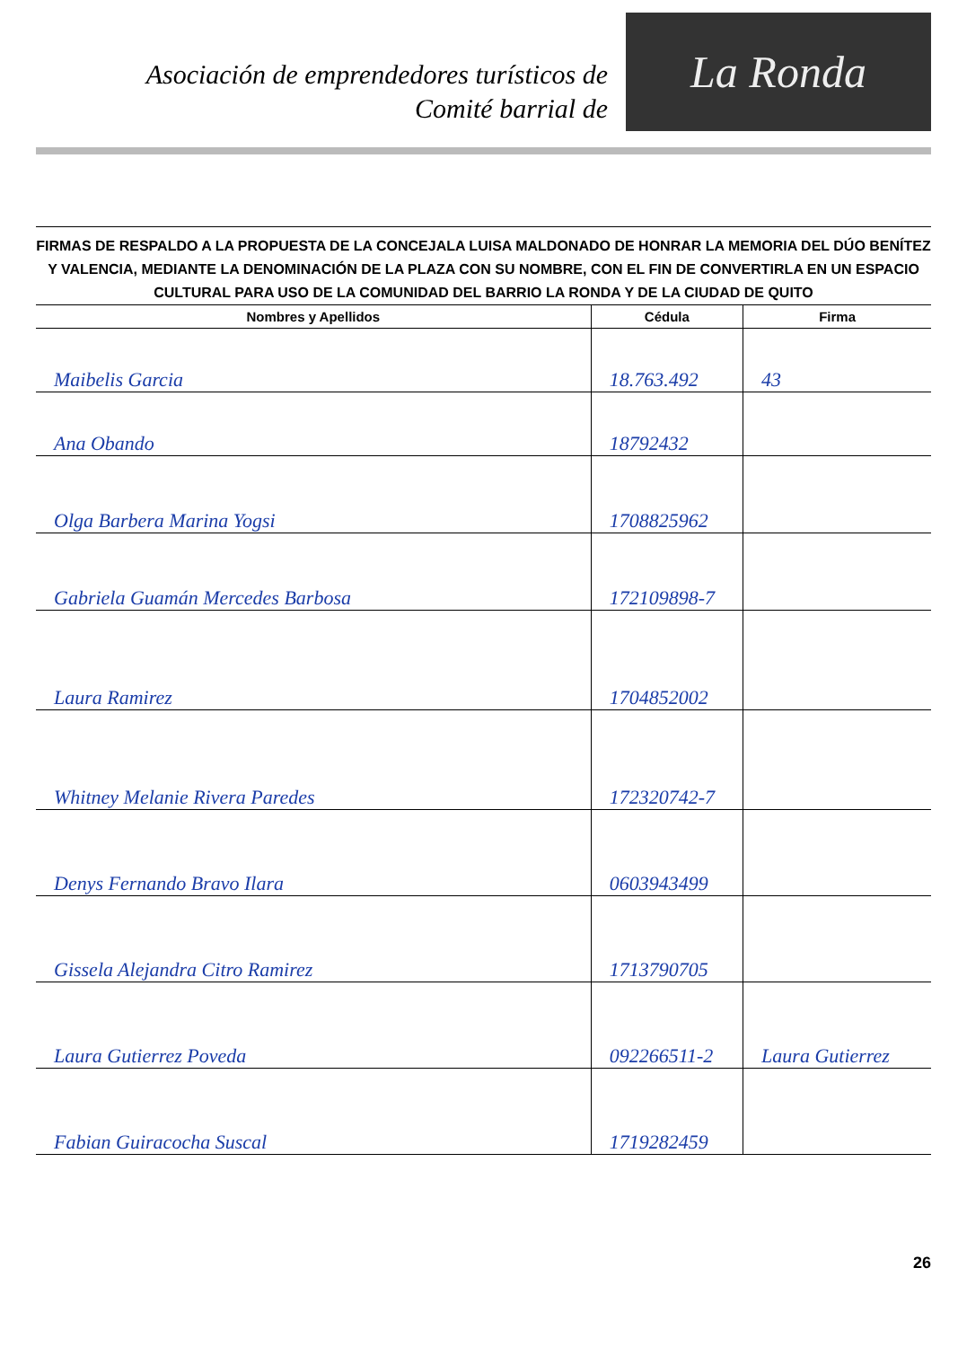Asociación de emprendedores turísticos de
Comité barrial de
La Ronda
FIRMAS DE RESPALDO A LA PROPUESTA DE LA CONCEJALA LUISA MALDONADO DE HONRAR LA MEMORIA DEL DÚO BENÍTEZ Y VALENCIA, MEDIANTE LA DENOMINACIÓN DE LA PLAZA CON SU NOMBRE, CON EL FIN DE CONVERTIRLA EN UN ESPACIO CULTURAL PARA USO DE LA COMUNIDAD DEL BARRIO LA RONDA Y DE LA CIUDAD DE QUITO
| Nombres y Apellidos | Cédula | Firma |
| --- | --- | --- |
| Maibelis Garcia | 18.763.492 | 43 |
| Ana Obando | 18792432 | |
| Olga Barbera Marina Yogsi | 1708825962 | |
| Gabriela Guamán Mercedes Barbosa | 172109898-7 | |
| Laura Ramirez | 1704852002 | |
| Whitney Melanie Rivera Paredes | 172320742-7 | |
| Denys Fernando Bravo Ilara | 0603943499 | |
| Gissela Alejandra Citro Ramirez | 1713790705 | |
| Laura Gutierrez Poveda | 092266511-2 | Laura Gutierrez |
| Fabian Guiracocha Suscal | 1719282459 | |
26